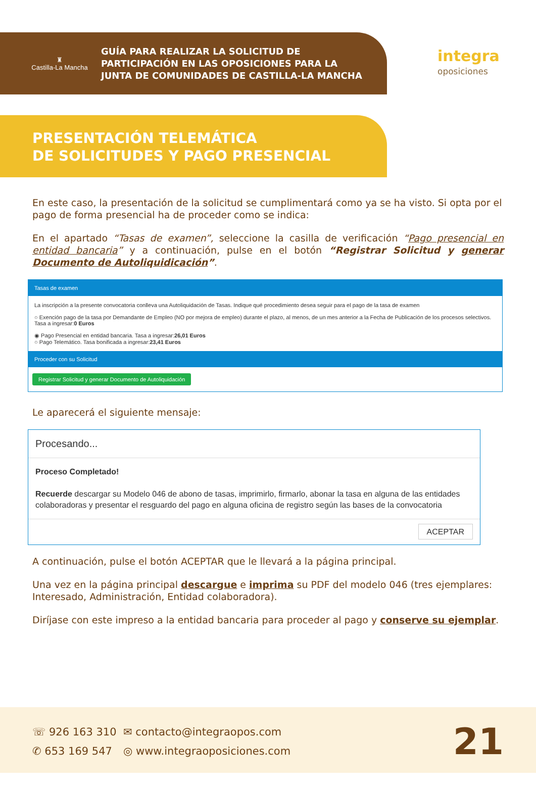♜
Castilla-La Mancha
GUÍA PARA REALIZAR LA SOLICITUD DE
PARTICIPACIÓN EN LAS OPOSICIONES PARA LA
JUNTA DE COMUNIDADES DE CASTILLA-LA MANCHA
integra
oposiciones
PRESENTACIÓN TELEMÁTICA
DE SOLICITUDES Y PAGO PRESENCIAL
En este caso, la presentación de la solicitud se cumplimentará como ya se ha visto. Si opta por el pago de forma presencial ha de proceder como se indica:
En el apartado “Tasas de examen”, seleccione la casilla de verificación “Pago presencial en entidad bancaria” y a continuación, pulse en el botón “Registrar Solicitud y generar Documento de Autoliquidicación”.
Tasas de examen
La inscripción a la presente convocatoria conlleva una Autoliquidación de Tasas. Indique qué procedimiento desea seguir para el pago de la tasa de examen
○ Exención pago de la tasa por Demandante de Empleo (NO por mejora de empleo) durante el plazo, al menos, de un mes anterior a la Fecha de Publicación de los procesos selectivos. Tasa a ingresar:0 Euros
◉ Pago Presencial en entidad bancaria. Tasa a ingresar:26,01 Euros
○ Pago Telemático. Tasa bonificada a ingresar:23,41 Euros
Proceder con su Solicitud
Registrar Solicitud y generar Documento de Autoliquidación
Le aparecerá el siguiente mensaje:
Procesando...
Proceso Completado!
Recuerde descargar su Modelo 046 de abono de tasas, imprimirlo, firmarlo, abonar la tasa en alguna de las entidades colaboradoras y presentar el resguardo del pago en alguna oficina de registro según las bases de la convocatoria
ACEPTAR
A continuación, pulse el botón ACEPTAR que le llevará a la página principal.
Una vez en la página principal descargue e imprima su PDF del modelo 046 (tres ejemplares: Interesado, Administración, Entidad colaboradora).
Diríjase con este impreso a la entidad bancaria para proceder al pago y conserve su ejemplar.
☏ 926 163 310
✆ 653 169 547
✉ contacto@integraopos.com
◎ www.integraoposiciones.com
21